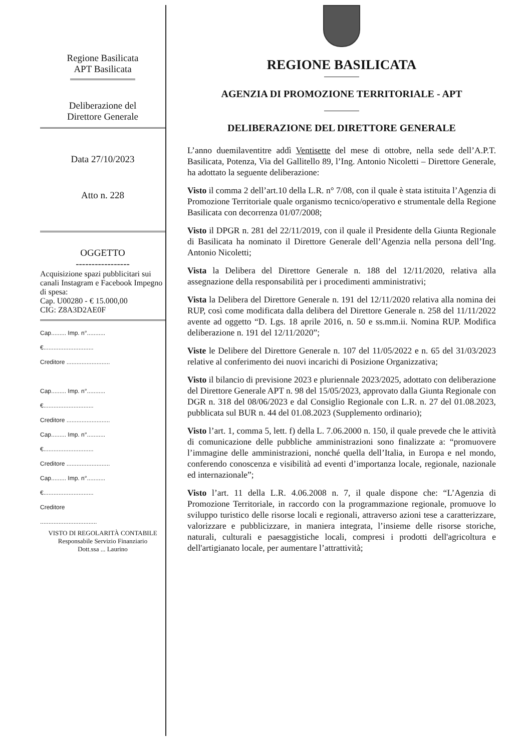Regione Basilicata
APT Basilicata
Deliberazione del
Direttore Generale
Data 27/10/2023
Atto n. 228
OGGETTO
-----------------
Acquisizione spazi pubblicitari sui canali Instagram e Facebook Impegno di spesa:
Cap. U00280 - € 15.000,00
CIG: Z8A3D2AE0F
Cap......... Imp. n°...........
€..............................
Creditore ..........................
Cap......... Imp. n°...........
€..............................
Creditore ..........................
Cap......... Imp. n°...........
€..............................
Creditore ..........................
Cap......... Imp. n°...........
€..............................
Creditore
..................................
VISTO DI REGOLARITÀ CONTABILE
Responsabile Servizio Finanziario
Dott.ssa ... Laurino
REGIONE BASILICATA
AGENZIA DI PROMOZIONE TERRITORIALE - APT
DELIBERAZIONE DEL DIRETTORE GENERALE
L’anno duemilaventitre addì Ventisette del mese di ottobre, nella sede dell’A.P.T. Basilicata, Potenza, Via del Gallitello 89, l’Ing. Antonio Nicoletti – Direttore Generale, ha adottato la seguente deliberazione:
Visto il comma 2 dell’art.10 della L.R. n° 7/08, con il quale è stata istituita l’Agenzia di Promozione Territoriale quale organismo tecnico/operativo e strumentale della Regione Basilicata con decorrenza 01/07/2008;
Visto il DPGR n. 281 del 22/11/2019, con il quale il Presidente della Giunta Regionale di Basilicata ha nominato il Direttore Generale dell’Agenzia nella persona dell’Ing. Antonio Nicoletti;
Vista la Delibera del Direttore Generale n. 188 del 12/11/2020, relativa alla assegnazione della responsabilità per i procedimenti amministrativi;
Vista la Delibera del Direttore Generale n. 191 del 12/11/2020 relativa alla nomina dei RUP, così come modificata dalla delibera del Direttore Generale n. 258 del 11/11/2022 avente ad oggetto “D. Lgs. 18 aprile 2016, n. 50 e ss.mm.ii. Nomina RUP. Modifica deliberazione n. 191 del 12/11/2020”;
Viste le Delibere del Direttore Generale n. 107 del 11/05/2022 e n. 65 del 31/03/2023 relative al conferimento dei nuovi incarichi di Posizione Organizzativa;
Visto il bilancio di previsione 2023 e pluriennale 2023/2025, adottato con deliberazione del Direttore Generale APT n. 98 del 15/05/2023, approvato dalla Giunta Regionale con DGR n. 318 del 08/06/2023 e dal Consiglio Regionale con L.R. n. 27 del 01.08.2023, pubblicata sul BUR n. 44 del 01.08.2023 (Supplemento ordinario);
Visto l’art. 1, comma 5, lett. f) della L. 7.06.2000 n. 150, il quale prevede che le attività di comunicazione delle pubbliche amministrazioni sono finalizzate a: “promuovere l’immagine delle amministrazioni, nonché quella dell’Italia, in Europa e nel mondo, conferendo conoscenza e visibilità ad eventi d’importanza locale, regionale, nazionale ed internazionale”;
Visto l’art. 11 della L.R. 4.06.2008 n. 7, il quale dispone che: “L’Agenzia di Promozione Territoriale, in raccordo con la programmazione regionale, promuove lo sviluppo turistico delle risorse locali e regionali, attraverso azioni tese a caratterizzare, valorizzare e pubblicizzare, in maniera integrata, l’insieme delle risorse storiche, naturali, culturali e paesaggistiche locali, compresi i prodotti dell'agricoltura e dell'artigianato locale, per aumentare l’attrattività;